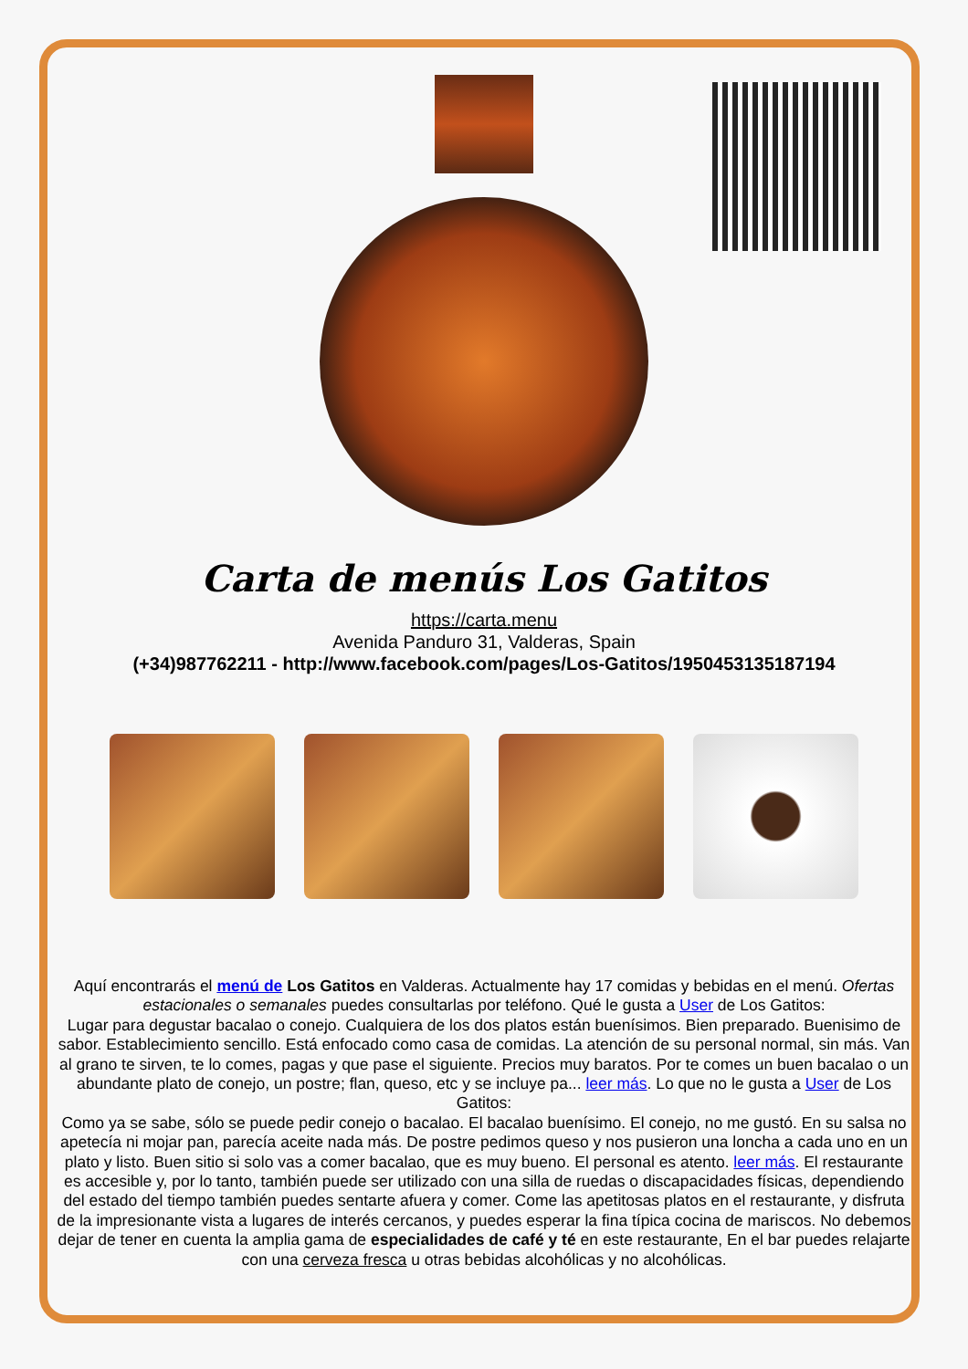Carta de menús Los Gatitos
https://carta.menu
Avenida Panduro 31, Valderas, Spain
(+34)987762211 - http://www.facebook.com/pages/Los-Gatitos/195045313518719​4
Aquí encontrarás el menú de Los Gatitos en Valderas. Actualmente hay 17 comidas y bebidas en el menú. Ofertas estacionales o semanales puedes consultarlas por teléfono. Qué le gusta a User de Los Gatitos:
Lugar para degustar bacalao o conejo. Cualquiera de los dos platos están buenísimos. Bien preparado. Buenisimo de sabor. Establecimiento sencillo. Está enfocado como casa de comidas. La atención de su personal normal, sin más. Van al grano te sirven, te lo comes, pagas y que pase el siguiente. Precios muy baratos. Por te comes un buen bacalao o un abundante plato de conejo, un postre; flan, queso, etc y se incluye pa... leer más. Lo que no le gusta a User de Los Gatitos:
Como ya se sabe, sólo se puede pedir conejo o bacalao. El bacalao buenísimo. El conejo, no me gustó. En su salsa no apetecía ni mojar pan, parecía aceite nada más. De postre pedimos queso y nos pusieron una loncha a cada uno en un plato y listo. Buen sitio si solo vas a comer bacalao, que es muy bueno. El personal es atento. leer más. El restaurante es accesible y, por lo tanto, también puede ser utilizado con una silla de ruedas o discapacidades físicas, dependiendo del estado del tiempo también puedes sentarte afuera y comer. Come las apetitosas platos en el restaurante, y disfruta de la impresionante vista a lugares de interés cercanos, y puedes esperar la fina típica cocina de mariscos. No debemos dejar de tener en cuenta la amplia gama de especialidades de café y té en este restaurante, En el bar puedes relajarte con una cerveza fresca u otras bebidas alcohólicas y no alcohólicas.